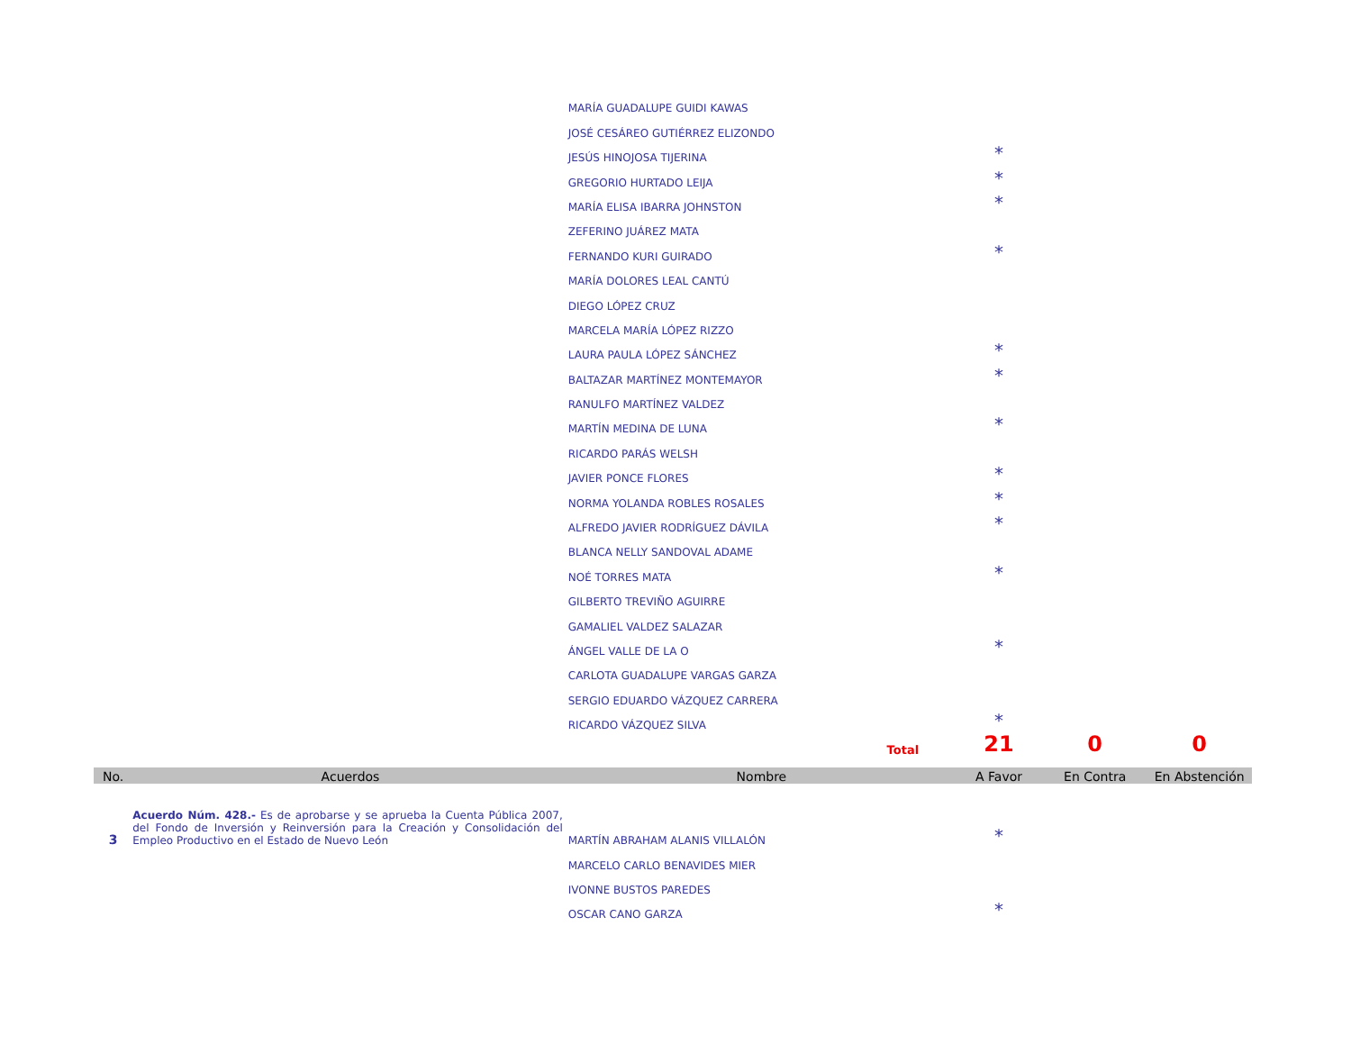| | | MARÍA GUADALUPE GUIDI KAWAS | | | |
| | | JOSÉ CESÁREO GUTIÉRREZ ELIZONDO | | | |
| | | JESÚS HINOJOSA TIJERINA | * | | |
| | | GREGORIO HURTADO LEIJA | * | | |
| | | MARÍA ELISA IBARRA JOHNSTON | * | | |
| | | ZEFERINO JUÁREZ MATA | | | |
| | | FERNANDO KURI GUIRADO | * | | |
| | | MARÍA DOLORES LEAL CANTÚ | | | |
| | | DIEGO LÓPEZ CRUZ | | | |
| | | MARCELA MARÍA LÓPEZ RIZZO | | | |
| | | LAURA PAULA LÓPEZ SÁNCHEZ | * | | |
| | | BALTAZAR MARTÍNEZ MONTEMAYOR | * | | |
| | | RANULFO MARTÍNEZ VALDEZ | | | |
| | | MARTÍN MEDINA DE LUNA | * | | |
| | | RICARDO PARÁS WELSH | | | |
| | | JAVIER PONCE FLORES | * | | |
| | | NORMA YOLANDA ROBLES ROSALES | * | | |
| | | ALFREDO JAVIER RODRÍGUEZ DÁVILA | * | | |
| | | BLANCA NELLY SANDOVAL ADAME | | | |
| | | NOÉ TORRES MATA | * | | |
| | | GILBERTO TREVIÑO AGUIRRE | | | |
| | | GAMALIEL VALDEZ SALAZAR | | | |
| | | ÁNGEL VALLE DE LA O | * | | |
| | | CARLOTA GUADALUPE VARGAS GARZA | | | |
| | | SERGIO EDUARDO VÁZQUEZ CARRERA | | | |
| | | RICARDO VÁZQUEZ SILVA | * | | |
| | | Total | 21 | 0 | 0 |
| No. | Acuerdos | Nombre | A Favor | En Contra | En Abstención |
| 3 | Acuerdo Núm. 428.- Es de aprobarse y se aprueba la Cuenta Pública 2007, del Fondo de Inversión y Reinversión para la Creación y Consolidación del Empleo Productivo en el Estado de Nuevo León | MARTÍN ABRAHAM ALANIS VILLALÓN | * | | |
| | | MARCELO CARLO BENAVIDES MIER | | | |
| | | IVONNE BUSTOS PAREDES | | | |
| | | OSCAR CANO GARZA | * | | |